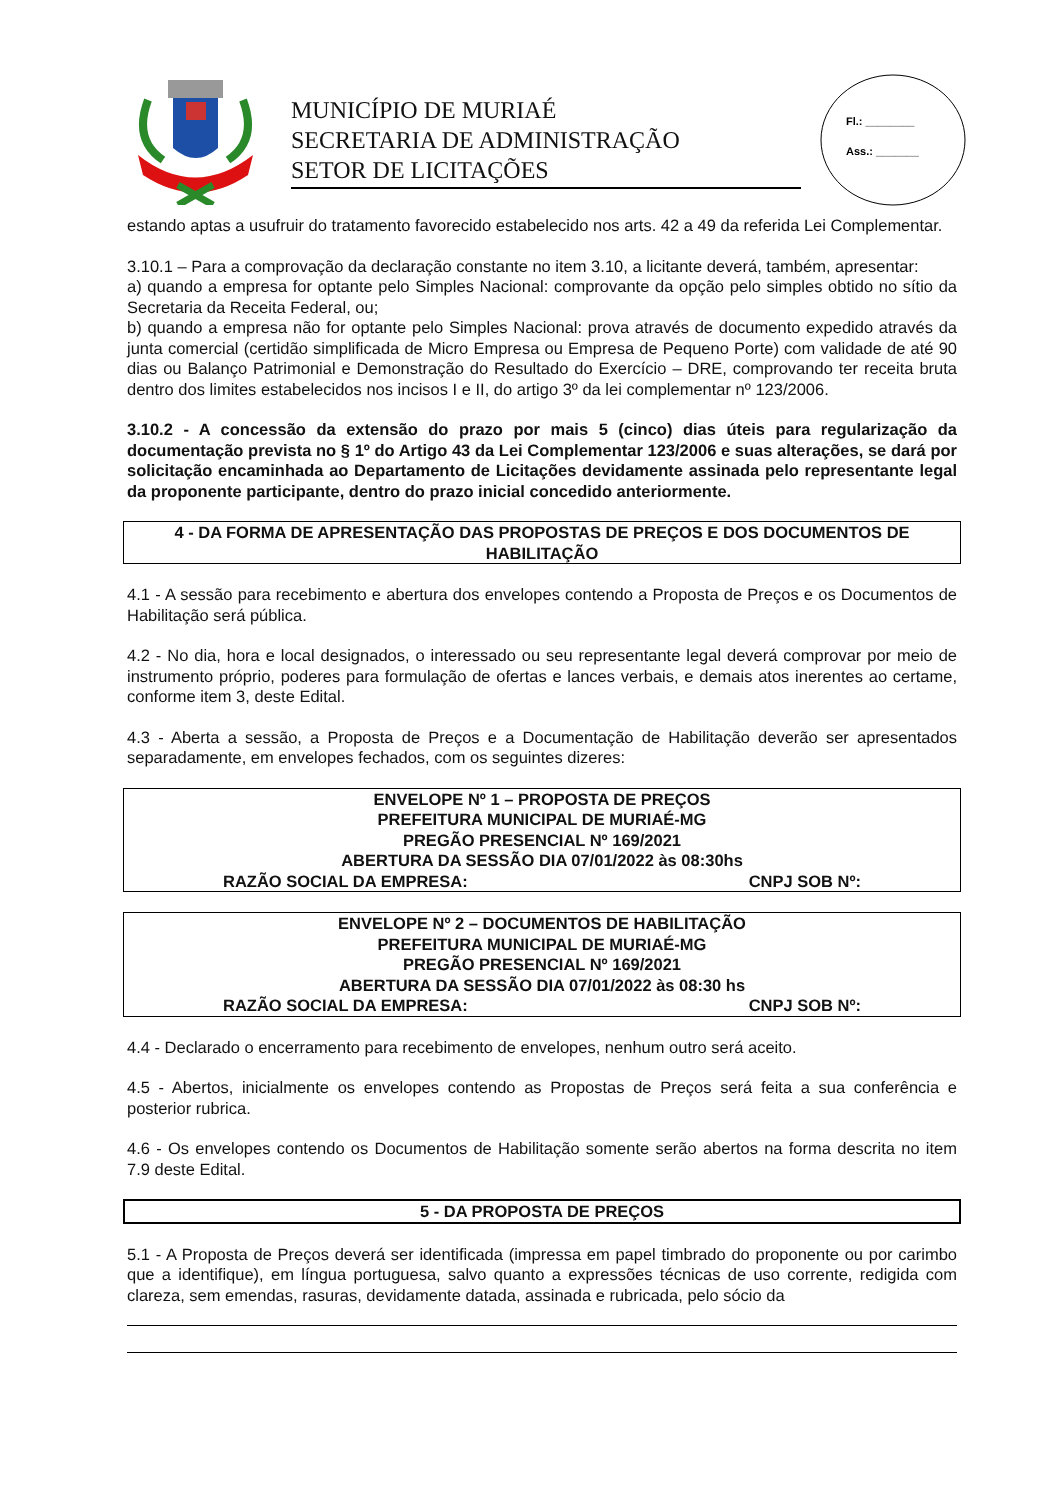MUNICÍPIO DE MURIAÉ
SECRETARIA DE ADMINISTRAÇÃO
SETOR DE LICITAÇÕES
Fl.: ________
Ass.: _______
estando aptas a usufruir do tratamento favorecido estabelecido nos arts. 42 a 49 da referida Lei Complementar.
3.10.1 – Para a comprovação da declaração constante no item 3.10, a licitante deverá, também, apresentar:
a) quando a empresa for optante pelo Simples Nacional: comprovante da opção pelo simples obtido no sítio da Secretaria da Receita Federal, ou;
b) quando a empresa não for optante pelo Simples Nacional: prova através de documento expedido através da junta comercial (certidão simplificada de Micro Empresa ou Empresa de Pequeno Porte) com validade de até 90 dias ou Balanço Patrimonial e Demonstração do Resultado do Exercício – DRE, comprovando ter receita bruta dentro dos limites estabelecidos nos incisos I e II, do artigo 3º da lei complementar nº 123/2006.
3.10.2 - A concessão da extensão do prazo por mais 5 (cinco) dias úteis para regularização da documentação prevista no § 1º do Artigo 43 da Lei Complementar 123/2006 e suas alterações, se dará por solicitação encaminhada ao Departamento de Licitações devidamente assinada pelo representante legal da proponente participante, dentro do prazo inicial concedido anteriormente.
4 - DA FORMA DE APRESENTAÇÃO DAS PROPOSTAS DE PREÇOS E DOS DOCUMENTOS DE HABILITAÇÃO
4.1 - A sessão para recebimento e abertura dos envelopes contendo a Proposta de Preços e os Documentos de Habilitação será pública.
4.2 - No dia, hora e local designados, o interessado ou seu representante legal deverá comprovar por meio de instrumento próprio, poderes para formulação de ofertas e lances verbais, e demais atos inerentes ao certame, conforme item 3, deste Edital.
4.3 - Aberta a sessão, a Proposta de Preços e a Documentação de Habilitação deverão ser apresentados separadamente, em envelopes fechados, com os seguintes dizeres:
ENVELOPE Nº 1 – PROPOSTA DE PREÇOS
PREFEITURA MUNICIPAL DE MURIAÉ-MG
PREGÃO PRESENCIAL Nº 169/2021
ABERTURA DA SESSÃO DIA 07/01/2022 às 08:30hs
RAZÃO SOCIAL DA EMPRESA: CNPJ SOB Nº:
ENVELOPE Nº 2 – DOCUMENTOS DE HABILITAÇÃO
PREFEITURA MUNICIPAL DE MURIAÉ-MG
PREGÃO PRESENCIAL Nº 169/2021
ABERTURA DA SESSÃO DIA 07/01/2022 às 08:30 hs
RAZÃO SOCIAL DA EMPRESA: CNPJ SOB Nº:
4.4 - Declarado o encerramento para recebimento de envelopes, nenhum outro será aceito.
4.5 - Abertos, inicialmente os envelopes contendo as Propostas de Preços será feita a sua conferência e posterior rubrica.
4.6 - Os envelopes contendo os Documentos de Habilitação somente serão abertos na forma descrita no item 7.9 deste Edital.
5 - DA PROPOSTA DE PREÇOS
5.1 - A Proposta de Preços deverá ser identificada (impressa em papel timbrado do proponente ou por carimbo que a identifique), em língua portuguesa, salvo quanto a expressões técnicas de uso corrente, redigida com clareza, sem emendas, rasuras, devidamente datada, assinada e rubricada, pelo sócio da